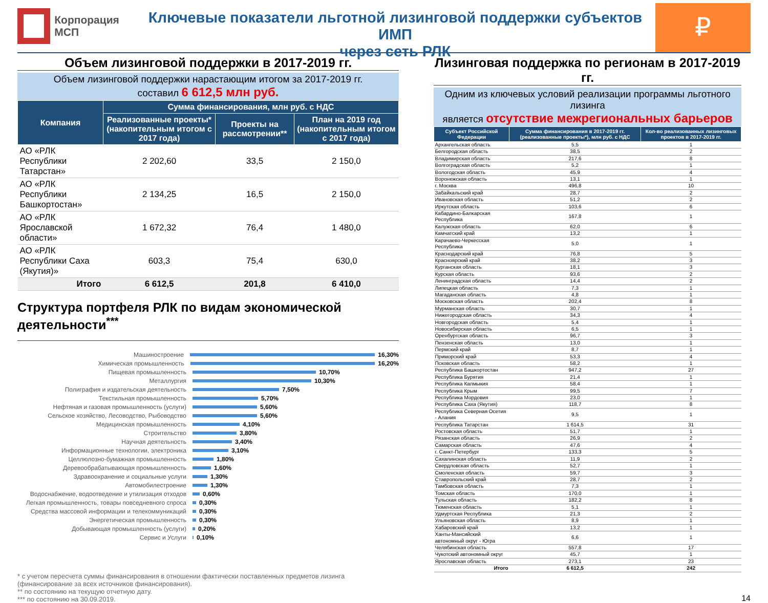Корпорация МСП
Ключевые показатели льготной лизинговой поддержки субъектов ИМП
через сеть РЛК
₽
Объем лизинговой поддержки в 2017-2019 гг.
Объем лизинговой поддержки нарастающим итогом за 2017-2019 гг.
составил 6 612,5 млн руб.
| Компания | Сумма финансирования, млн руб. с НДС | | |
| --- | --- | --- | --- |
| | Реализованные проекты* (накопительным итогом с 2017 года) | Проекты на рассмотрении** | План на 2019 год (накопительным итогом с 2017 года) |
| АО «РЛК Республики Татарстан» | 2 202,60 | 33,5 | 2 150,0 |
| АО «РЛК Республики Башкортостан» | 2 134,25 | 16,5 | 2 150,0 |
| АО «РЛК Ярославской области» | 1 672,32 | 76,4 | 1 480,0 |
| АО «РЛК Республики Саха (Якутия)» | 603,3 | 75,4 | 630,0 |
| Итого | 6 612,5 | 201,8 | 6 410,0 |
Структура портфеля РЛК по видам экономической деятельности<sup>***</sup>
Машиностроение 16,30%
Химическая промышленность 16,20%
Пищевая промышленность 10,70%
Металлургия 10,30%
Полиграфия и издательская деятельность 7,50%
Текстильная промышленность 5,70%
Нефтяная и газовая промышленность (услуги) 5,60%
Сельское хозяйство, Лесоводство, Рыбоводство 5,60%
Медицинская промышленность 4,10%
Строительство 3,80%
Научная деятельность 3,40%
Информационные технологии, электроника 3,10%
Целлюлозно-бумажная промышленность 1,80%
Деревообрабатывающая промышленность 1,60%
Здравоохранение и социальные услуги 1,30%
Автомобилестроение 1,30%
Водоснабжение, водоотведение и утилизация отходов 0,60%
Легкая промышленность, товары повседневного спроса 0,30%
Средства массовой информации и телекоммуникаций 0,30%
Энергетическая промышленность 0,30%
Добывающая промышленность (услуги) 0,20%
Сервис и Услуги 0,10%
* с учетом пересчета суммы финансирования в отношении фактически поставленных предметов лизинга (финансирование за всех источников финансирования).
** по состоянию на текущую отчетную дату.
*** по состоянию на 30.09.2019.
Лизинговая поддержка по регионам в 2017-2019 гг.
Одним из ключевых условий реализации программы льготного лизинга
является отсутствие межрегиональных барьеров
| Субъект Российской Федерации | Сумма финансирования в 2017-2019 гг. (реализованные проекты*), млн руб. с НДС | Кол-во реализованных лизинговых проектов в 2017-2019 гг. |
| --- | --- | --- |
| Архангельская область | 5,5 | 1 |
| Белгородская область | 38,5 | 2 |
| Владимирская область | 217,6 | 8 |
| Волгоградская область | 5,2 | 1 |
| Вологодская область | 45,9 | 4 |
| Воронежская область | 13,1 | 1 |
| г. Москва | 496,8 | 10 |
| Забайкальский край | 28,7 | 2 |
| Ивановская область | 51,2 | 2 |
| Иркутская область | 103,6 | 6 |
| Кабардино-Балкарская Республика | 167,8 | 1 |
| Калужская область | 62,0 | 6 |
| Камчатский край | 13,2 | 1 |
| Карачаево-Черкесская Республика | 5,0 | 1 |
| Краснодарский край | 76,8 | 5 |
| Красноярский край | 38,2 | 3 |
| Курганская область | 18,1 | 3 |
| Курская область | 93,6 | 2 |
| Ленинградская область | 14,4 | 2 |
| Липецкая область | 7,3 | 1 |
| Магаданская область | 4,8 | 1 |
| Московская область | 202,4 | 8 |
| Мурманская область | 30,7 | 1 |
| Нижегородская область | 34,3 | 4 |
| Новгородская область | 5,4 | 1 |
| Новосибирская область | 6,5 | 1 |
| Оренбургская область | 96,7 | 3 |
| Пензенская область | 13,0 | 1 |
| Пермский край | 8,7 | 1 |
| Приморский край | 53,3 | 4 |
| Псковская область | 58,2 | 1 |
| Республика Башкортостан | 947,2 | 27 |
| Республика Бурятия | 21,4 | 1 |
| Республика Калмыкия | 58,4 | 1 |
| Республика Крым | 99,5 | 7 |
| Республика Мордовия | 23,0 | 1 |
| Республика Саха (Якутия) | 118,7 | 8 |
| Республика Северная Осетия - Алания | 9,5 | 1 |
| Республика Татарстан | 1 614,5 | 31 |
| Ростовская область | 51,7 | 1 |
| Рязанская область | 26,9 | 2 |
| Самарская область | 47,6 | 4 |
| г. Санкт-Петербург | 133,3 | 5 |
| Сахалинская область | 11,9 | 2 |
| Свердловская область | 52,7 | 1 |
| Смоленская область | 59,7 | 3 |
| Ставропольский край | 28,7 | 2 |
| Тамбовская область | 7,3 | 1 |
| Томская область | 170,0 | 1 |
| Тульская область | 182,2 | 8 |
| Тюменская область | 5,1 | 1 |
| Удмуртская Республика | 21,3 | 2 |
| Ульяновская область | 8,9 | 1 |
| Хабаровский край | 13,2 | 1 |
| Ханты-Мансийский автономный округ - Югра | 6,6 | 1 |
| Челябинская область | 557,8 | 17 |
| Чукотский автономный округ | 45,7 | 1 |
| Ярославская область | 273,1 | 23 |
| Итого | 6 612,5 | 242 |
14